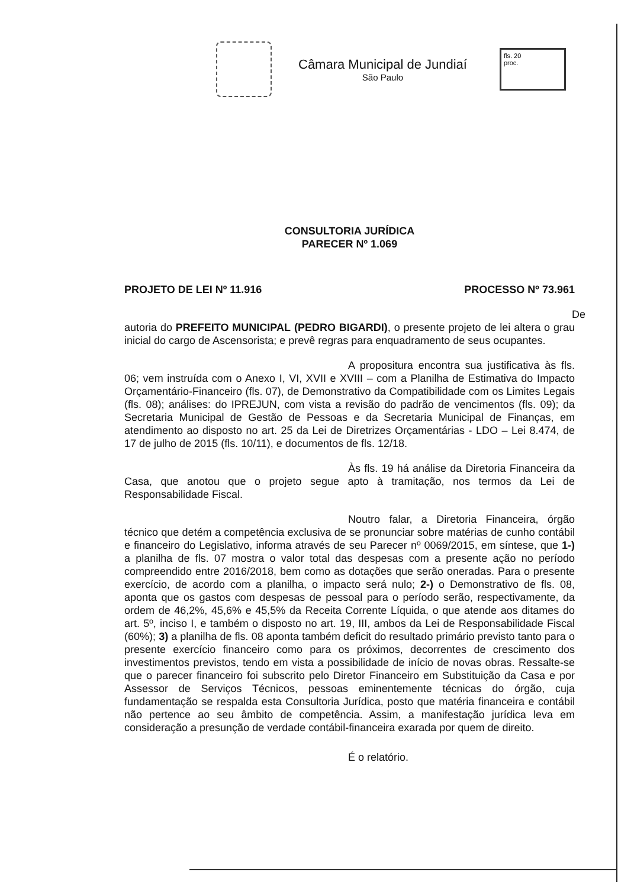Câmara Municipal de Jundiaí
São Paulo
fls. 20
proc.
CONSULTORIA JURÍDICA
PARECER Nº 1.069
PROJETO DE LEI Nº 11.916 PROCESSO Nº 73.961
De autoria do PREFEITO MUNICIPAL (PEDRO BIGARDI), o presente projeto de lei altera o grau inicial do cargo de Ascensorista; e prevê regras para enquadramento de seus ocupantes.
A propositura encontra sua justificativa às fls. 06; vem instruída com o Anexo I, VI, XVII e XVIII – com a Planilha de Estimativa do Impacto Orçamentário-Financeiro (fls. 07), de Demonstrativo da Compatibilidade com os Limites Legais (fls. 08); análises: do IPREJUN, com vista a revisão do padrão de vencimentos (fls. 09); da Secretaria Municipal de Gestão de Pessoas e da Secretaria Municipal de Finanças, em atendimento ao disposto no art. 25 da Lei de Diretrizes Orçamentárias - LDO – Lei 8.474, de 17 de julho de 2015 (fls. 10/11), e documentos de fls. 12/18.
Às fls. 19 há análise da Diretoria Financeira da Casa, que anotou que o projeto segue apto à tramitação, nos termos da Lei de Responsabilidade Fiscal.
Noutro falar, a Diretoria Financeira, órgão técnico que detém a competência exclusiva de se pronunciar sobre matérias de cunho contábil e financeiro do Legislativo, informa através de seu Parecer nº 0069/2015, em síntese, que 1-) a planilha de fls. 07 mostra o valor total das despesas com a presente ação no período compreendido entre 2016/2018, bem como as dotações que serão oneradas. Para o presente exercício, de acordo com a planilha, o impacto será nulo; 2-) o Demonstrativo de fls. 08, aponta que os gastos com despesas de pessoal para o período serão, respectivamente, da ordem de 46,2%, 45,6% e 45,5% da Receita Corrente Líquida, o que atende aos ditames do art. 5º, inciso I, e também o disposto no art. 19, III, ambos da Lei de Responsabilidade Fiscal (60%); 3) a planilha de fls. 08 aponta também deficit do resultado primário previsto tanto para o presente exercício financeiro como para os próximos, decorrentes de crescimento dos investimentos previstos, tendo em vista a possibilidade de início de novas obras. Ressalte-se que o parecer financeiro foi subscrito pelo Diretor Financeiro em Substituição da Casa e por Assessor de Serviços Técnicos, pessoas eminentemente técnicas do órgão, cuja fundamentação se respalda esta Consultoria Jurídica, posto que matéria financeira e contábil não pertence ao seu âmbito de competência. Assim, a manifestação jurídica leva em consideração a presunção de verdade contábil-financeira exarada por quem de direito.
É o relatório.